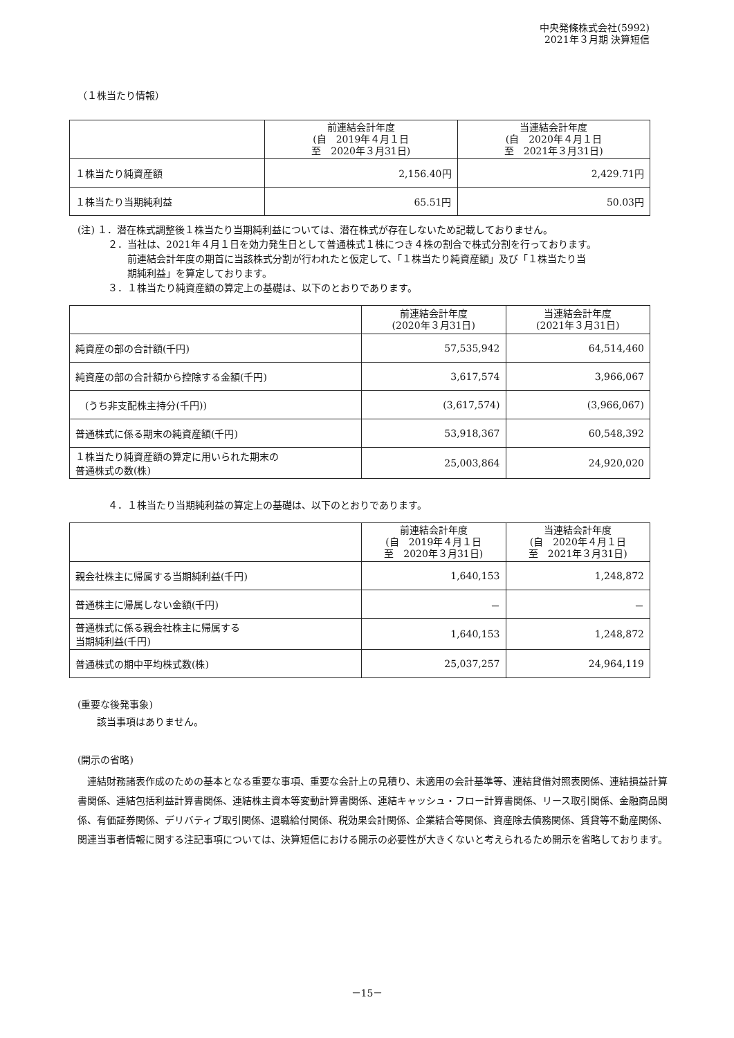中央発條株式会社(5992)
2021年３月期 決算短信
（１株当たり情報）
| | 前連結会計年度 (自 2019年４月１日 至 2020年３月31日) | 当連結会計年度 (自 2020年４月１日 至 2021年３月31日) |
| --- | --- | --- |
| １株当たり純資産額 | 2,156.40円 | 2,429.71円 |
| １株当たり当期純利益 | 65.51円 | 50.03円 |
(注) １．潜在株式調整後１株当たり当期純利益については、潜在株式が存在しないため記載しておりません。
２．当社は、2021年４月１日を効力発生日として普通株式１株につき４株の割合で株式分割を行っております。
　　前連結会計年度の期首に当該株式分割が行われたと仮定して、「１株当たり純資産額」及び「１株当たり当
　　期純利益」を算定しております。
３．１株当たり純資産額の算定上の基礎は、以下のとおりであります。
| | 前連結会計年度 (2020年３月31日) | 当連結会計年度 (2021年３月31日) |
| --- | --- | --- |
| 純資産の部の合計額(千円) | 57,535,942 | 64,514,460 |
| 純資産の部の合計額から控除する金額(千円) | 3,617,574 | 3,966,067 |
| (うち非支配株主持分(千円)) | (3,617,574) | (3,966,067) |
| 普通株式に係る期末の純資産額(千円) | 53,918,367 | 60,548,392 |
| １株当たり純資産額の算定に用いられた期末の 普通株式の数(株) | 25,003,864 | 24,920,020 |
４．１株当たり当期純利益の算定上の基礎は、以下のとおりであります。
| | 前連結会計年度 (自 2019年４月１日 至 2020年３月31日) | 当連結会計年度 (自 2020年４月１日 至 2021年３月31日) |
| --- | --- | --- |
| 親会社株主に帰属する当期純利益(千円) | 1,640,153 | 1,248,872 |
| 普通株主に帰属しない金額(千円) | － | － |
| 普通株式に係る親会社株主に帰属する 当期純利益(千円) | 1,640,153 | 1,248,872 |
| 普通株式の期中平均株式数(株) | 25,037,257 | 24,964,119 |
(重要な後発事象)
該当事項はありません。
(開示の省略)
　連結財務諸表作成のための基本となる重要な事項、重要な会計上の見積り、未適用の会計基準等、連結貸借対照表関係、連結損益計算書関係、連結包括利益計算書関係、連結株主資本等変動計算書関係、連結キャッシュ・フロー計算書関係、リース取引関係、金融商品関係、有価証券関係、デリバティブ取引関係、退職給付関係、税効果会計関係、企業結合等関係、資産除去債務関係、賃貸等不動産関係、関連当事者情報に関する注記事項については、決算短信における開示の必要性が大きくないと考えられるため開示を省略しております。
－15－